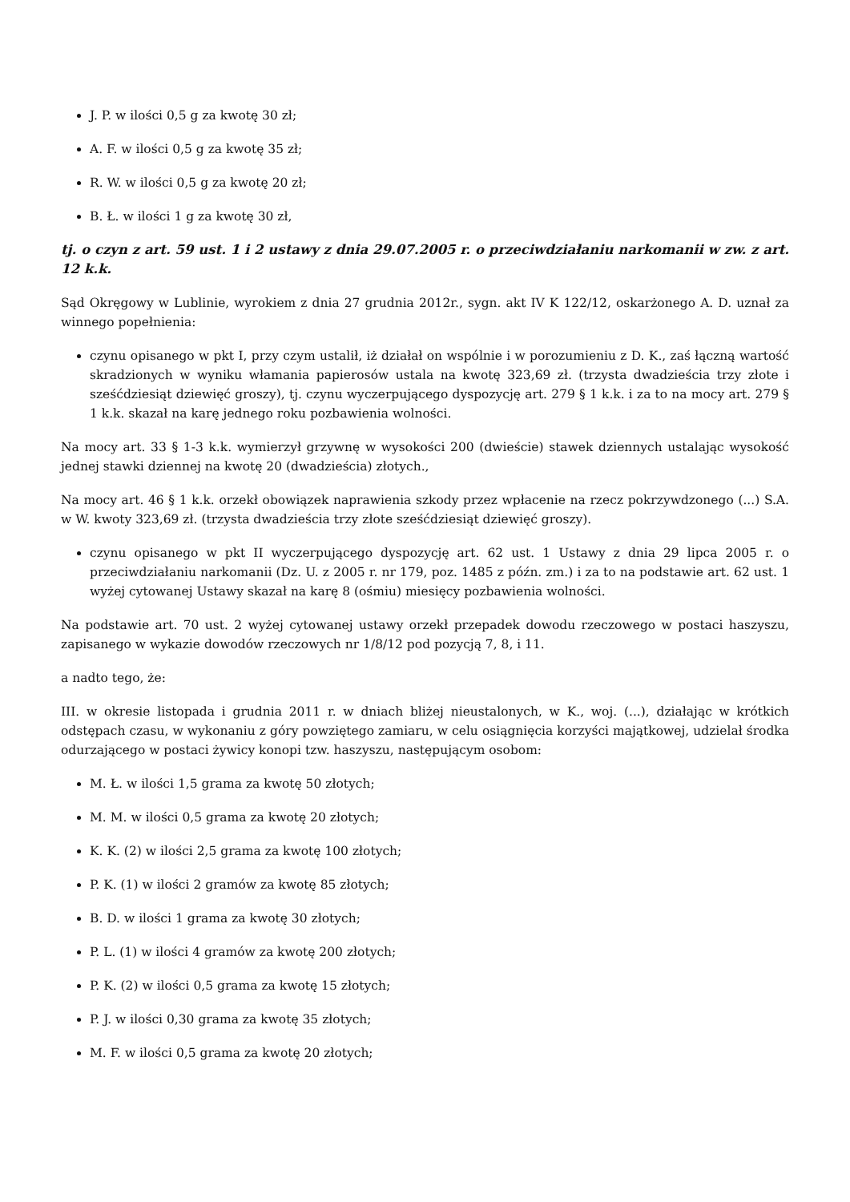J. P. w ilości 0,5 g za kwotę 30 zł;
A. F. w ilości 0,5 g za kwotę 35 zł;
R. W. w ilości 0,5 g za kwotę 20 zł;
B. Ł. w ilości 1 g za kwotę 30 zł,
tj. o czyn z art. 59 ust. 1 i 2 ustawy z dnia 29.07.2005 r. o przeciwdziałaniu narkomanii w zw. z art. 12 k.k.
Sąd Okręgowy w Lublinie, wyrokiem z dnia 27 grudnia 2012r., sygn. akt IV K 122/12, oskarżonego A. D. uznał za winnego popełnienia:
czynu opisanego w pkt I, przy czym ustalił, iż działał on wspólnie i w porozumieniu z D. K., zaś łączną wartość skradzionych w wyniku włamania papierosów ustala na kwotę 323,69 zł. (trzysta dwadzieścia trzy złote i sześćdziesiąt dziewięć groszy), tj. czynu wyczerpującego dyspozycję art. 279 § 1 k.k. i za to na mocy art. 279 § 1 k.k. skazał na karę jednego roku pozbawienia wolności.
Na mocy art. 33 § 1-3 k.k. wymierzył grzywnę w wysokości 200 (dwieście) stawek dziennych ustalając wysokość jednej stawki dziennej na kwotę 20 (dwadzieścia) złotych.,
Na mocy art. 46 § 1 k.k. orzekł obowiązek naprawienia szkody przez wpłacenie na rzecz pokrzywdzonego (...) S.A. w W. kwoty 323,69 zł. (trzysta dwadzieścia trzy złote sześćdziesiąt dziewięć groszy).
czynu opisanego w pkt II wyczerpującego dyspozycję art. 62 ust. 1 Ustawy z dnia 29 lipca 2005 r. o przeciwdziałaniu narkomanii (Dz. U. z 2005 r. nr 179, poz. 1485 z późn. zm.) i za to na podstawie art. 62 ust. 1 wyżej cytowanej Ustawy skazał na karę 8 (ośmiu) miesięcy pozbawienia wolności.
Na podstawie art. 70 ust. 2 wyżej cytowanej ustawy orzekł przepadek dowodu rzeczowego w postaci haszyszu, zapisanego w wykazie dowodów rzeczowych nr 1/8/12 pod pozycją 7, 8, i 11.
a nadto tego, że:
III. w okresie listopada i grudnia 2011 r. w dniach bliżej nieustalonych, w K., woj. (...), działając w krótkich odstępach czasu, w wykonaniu z góry powziętego zamiaru, w celu osiągnięcia korzyści majątkowej, udzielał środka odurzającego w postaci żywicy konopi tzw. haszyszu, następującym osobom:
M. Ł. w ilości 1,5 grama za kwotę 50 złotych;
M. M. w ilości 0,5 grama za kwotę 20 złotych;
K. K. (2) w ilości 2,5 grama za kwotę 100 złotych;
P. K. (1) w ilości 2 gramów za kwotę 85 złotych;
B. D. w ilości 1 grama za kwotę 30 złotych;
P. L. (1) w ilości 4 gramów za kwotę 200 złotych;
P. K. (2) w ilości 0,5 grama za kwotę 15 złotych;
P. J. w ilości 0,30 grama za kwotę 35 złotych;
M. F. w ilości 0,5 grama za kwotę 20 złotych;